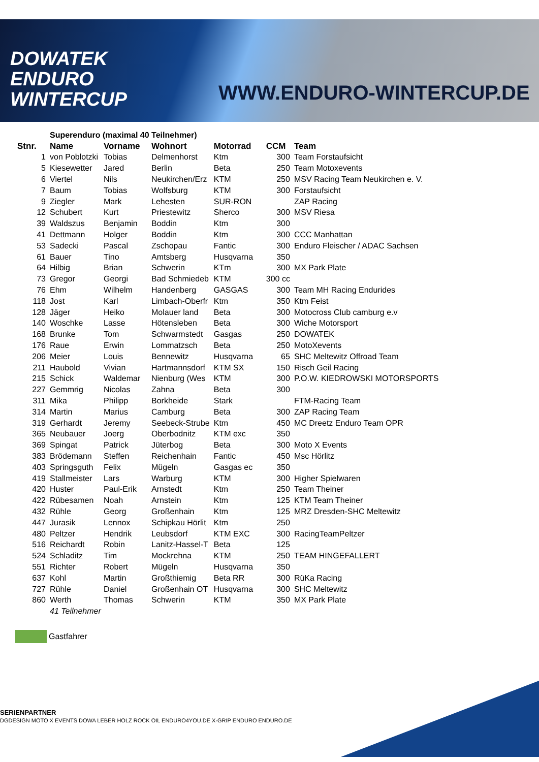DOWATEK
ENDURO
WINTERCUP
WWW.ENDURO-WINTERCUP.DE
| | Superenduro (maximal 40 Teilnehmer) | | | | | |
| Stnr. | Name | Vorname | Wohnort | Motorrad | CCM | Team |
| 1 | von Poblotzki | Tobias | Delmenhorst | Ktm | 300 | Team Forstaufsicht |
| 5 | Kiesewetter | Jared | Berlin | Beta | 250 | Team Motoxevents |
| 6 | Viertel | Nils | Neukirchen/Erz | KTM | 250 | MSV Racing Team Neukirchen e. V. |
| 7 | Baum | Tobias | Wolfsburg | KTM | 300 | Forstaufsicht |
| 9 | Ziegler | Mark | Lehesten | SUR-RON | | ZAP Racing |
| 12 | Schubert | Kurt | Priestewitz | Sherco | 300 | MSV Riesa |
| 39 | Waldszus | Benjamin | Boddin | Ktm | 300 | |
| 41 | Dettmann | Holger | Boddin | Ktm | 300 | CCC Manhattan |
| 53 | Sadecki | Pascal | Zschopau | Fantic | 300 | Enduro Fleischer / ADAC Sachsen |
| 61 | Bauer | Tino | Amtsberg | Husqvarna | 350 | |
| 64 | Hilbig | Brian | Schwerin | KTm | 300 | MX Park Plate |
| 73 | Gregor | Georgi | Bad Schmiedeb | KTM | 300 cc | |
| 76 | Ehm | Wilhelm | Handenberg | GASGAS | 300 | Team MH Racing Endurides |
| 118 | Jost | Karl | Limbach-Oberfr | Ktm | 350 | Ktm Feist |
| 128 | Jäger | Heiko | Molauer land | Beta | 300 | Motocross Club camburg e.v |
| 140 | Woschke | Lasse | Hötensleben | Beta | 300 | Wiche Motorsport |
| 168 | Brunke | Tom | Schwarmstedt | Gasgas | 250 | DOWATEK |
| 176 | Raue | Erwin | Lommatzsch | Beta | 250 | MotoXevents |
| 206 | Meier | Louis | Bennewitz | Husqvarna | 65 | SHC Meltewitz Offroad Team |
| 211 | Haubold | Vivian | Hartmannsdorf | KTM SX | 150 | Risch Geil Racing |
| 215 | Schick | Waldemar | Nienburg (Wes | KTM | 300 | P.O.W. KIEDROWSKI MOTORSPORTS |
| 227 | Gemmrig | Nicolas | Zahna | Beta | 300 | |
| 311 | Mika | Philipp | Borkheide | Stark | | FTM-Racing Team |
| 314 | Martin | Marius | Camburg | Beta | 300 | ZAP Racing Team |
| 319 | Gerhardt | Jeremy | Seebeck-Strube | Ktm | 450 | MC Dreetz Enduro Team OPR |
| 365 | Neubauer | Joerg | Oberbodnitz | KTM exc | 350 | |
| 369 | Spingat | Patrick | Jüterbog | Beta | 300 | Moto X Events |
| 383 | Brödemann | Steffen | Reichenhain | Fantic | 450 | Msc Hörlitz |
| 403 | Springsguth | Felix | Mügeln | Gasgas ec | 350 | |
| 419 | Stallmeister | Lars | Warburg | KTM | 300 | Higher Spielwaren |
| 420 | Huster | Paul-Erik | Arnstedt | Ktm | 250 | Team Theiner |
| 422 | Rübesamen | Noah | Arnstein | Ktm | 125 | KTM Team Theiner |
| 432 | Rühle | Georg | Großenhain | Ktm | 125 | MRZ Dresden-SHC Meltewitz |
| 447 | Jurasik | Lennox | Schipkau Hörlit | Ktm | 250 | |
| 480 | Peltzer | Hendrik | Leubsdorf | KTM EXC | 300 | RacingTeamPeltzer |
| 516 | Reichardt | Robin | Lanitz-Hassel-T | Beta | 125 | |
| 524 | Schladitz | Tim | Mockrehna | KTM | 250 | TEAM HINGEFALLERT |
| 551 | Richter | Robert | Mügeln | Husqvarna | 350 | |
| 637 | Kohl | Martin | Großthiemig | Beta RR | 300 | RüKa Racing |
| 727 | Rühle | Daniel | Großenhain OT | Husqvarna | 300 | SHC Meltewitz |
| 860 | Werth | Thomas | Schwerin | KTM | 350 | MX Park Plate |
| | 41 Teilnehmer | | | | | |
Gastfahrer
SERIENPARTNER
DGDESIGN MOTO X EVENTS DOWA LEBER HOLZ ROCK OIL ENDURO4YOU.DE X-GRIP ENDURO ENDURO.DE